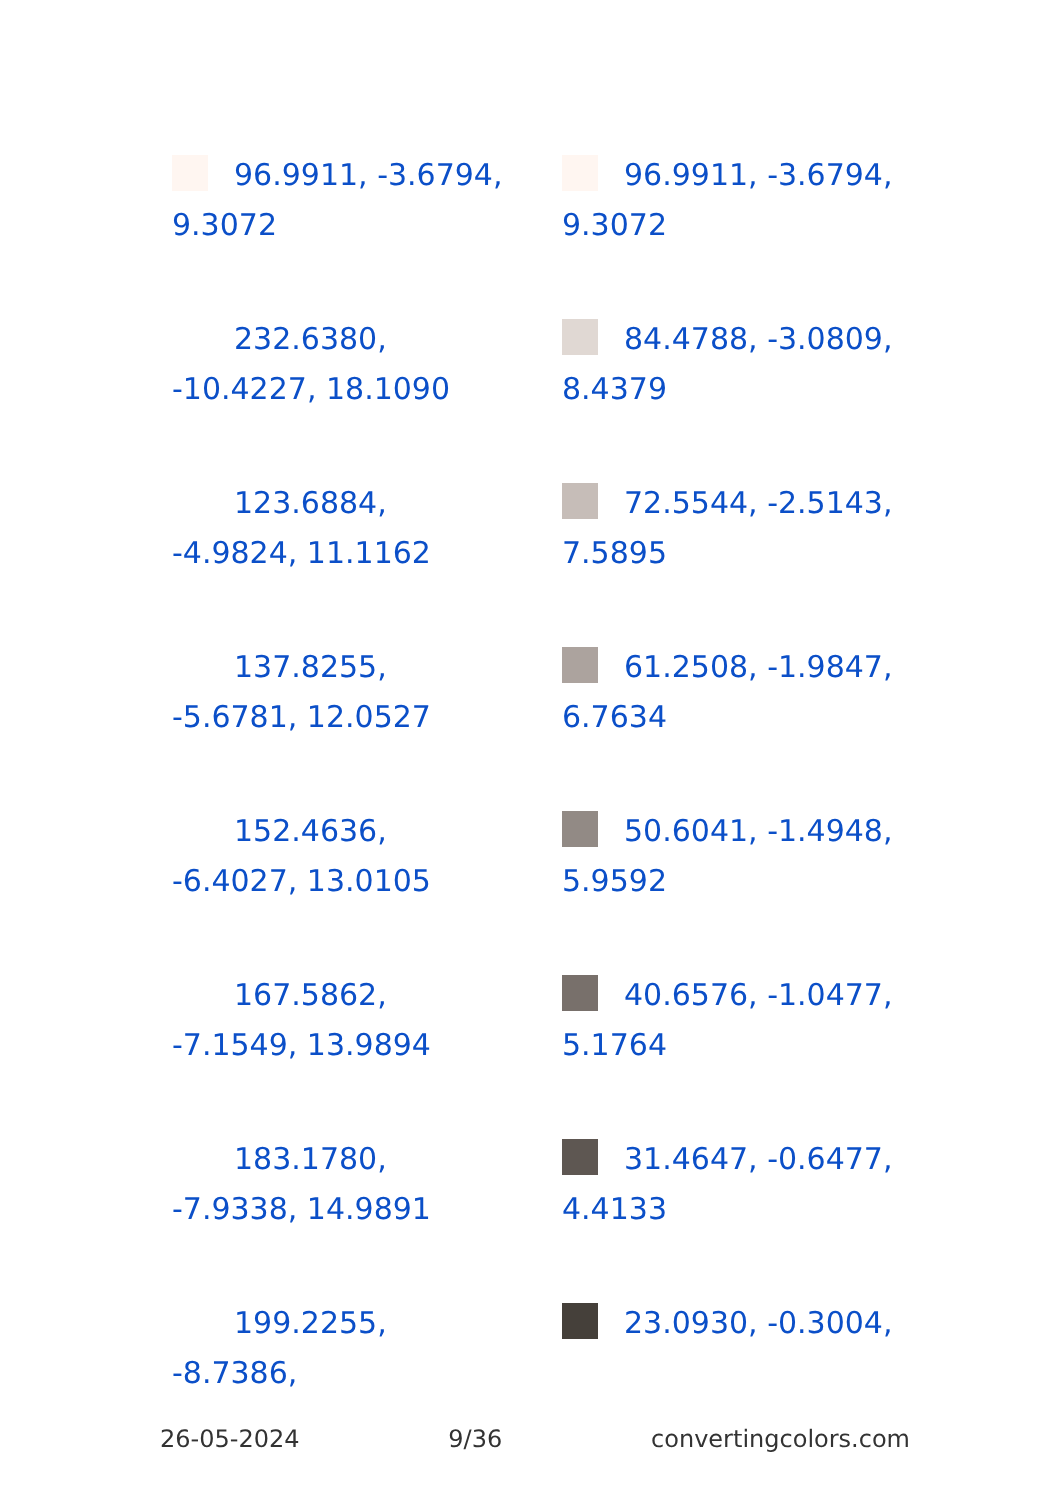96.9911, -3.6794, 9.3072
96.9911, -3.6794, 9.3072
232.6380, -10.4227, 18.1090
84.4788, -3.0809, 8.4379
123.6884, -4.9824, 11.1162
72.5544, -2.5143, 7.5895
137.8255, -5.6781, 12.0527
61.2508, -1.9847, 6.7634
152.4636, -6.4027, 13.0105
50.6041, -1.4948, 5.9592
167.5862, -7.1549, 13.9894
40.6576, -1.0477, 5.1764
183.1780, -7.9338, 14.9891
31.4647, -0.6477, 4.4133
199.2255, -8.7386,
23.0930, -0.3004,
26-05-2024 9/36 convertingcolors.com